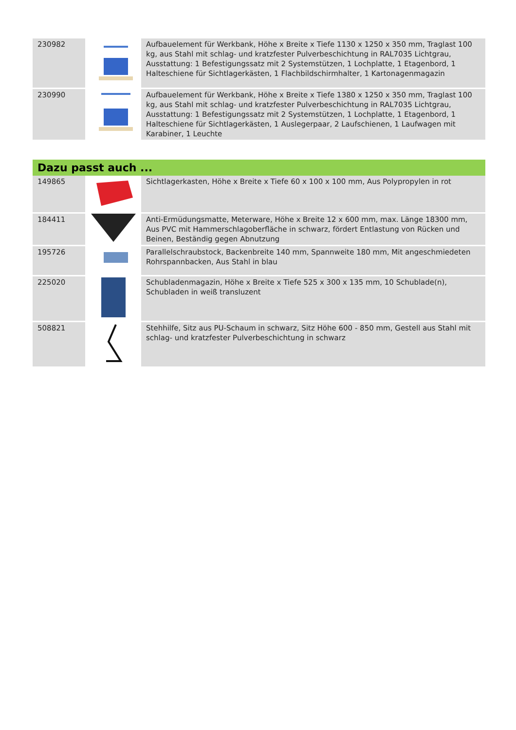| 230982 | | Aufbauelement für Werkbank, Höhe x Breite x Tiefe 1130 x 1250 x 350 mm, Traglast 100 kg, aus Stahl mit schlag- und kratzfester Pulverbeschichtung in RAL7035 Lichtgrau, Ausstattung: 1 Befestigungssatz mit 2 Systemstützen, 1 Lochplatte, 1 Etagenbord, 1 Halteschiene für Sichtlagerkästen, 1 Flachbildschirmhalter, 1 Kartonagenmagazin |
| 230990 | | Aufbauelement für Werkbank, Höhe x Breite x Tiefe 1380 x 1250 x 350 mm, Traglast 100 kg, aus Stahl mit schlag- und kratzfester Pulverbeschichtung in RAL7035 Lichtgrau, Ausstattung: 1 Befestigungssatz mit 2 Systemstützen, 1 Lochplatte, 1 Etagenbord, 1 Halteschiene für Sichtlagerkästen, 1 Auslegerpaar, 2 Laufschienen, 1 Laufwagen mit Karabiner, 1 Leuchte |
Dazu passt auch ...
| 149865 | | Sichtlagerkasten, Höhe x Breite x Tiefe 60 x 100 x 100 mm, Aus Polypropylen in rot |
| 184411 | | Anti-Ermüdungsmatte, Meterware, Höhe x Breite 12 x 600 mm, max. Länge 18300 mm, Aus PVC mit Hammerschlagoberfläche in schwarz, fördert Entlastung von Rücken und Beinen, Beständig gegen Abnutzung |
| 195726 | | Parallelschraubstock, Backenbreite 140 mm, Spannweite 180 mm, Mit angeschmiedeten Rohrspannbacken, Aus Stahl in blau |
| 225020 | | Schubladenmagazin, Höhe x Breite x Tiefe 525 x 300 x 135 mm, 10 Schublade(n), Schubladen in weiß transluzent |
| 508821 | | Stehhilfe, Sitz aus PU-Schaum in schwarz, Sitz Höhe 600 - 850 mm, Gestell aus Stahl mit schlag- und kratzfester Pulverbeschichtung in schwarz |